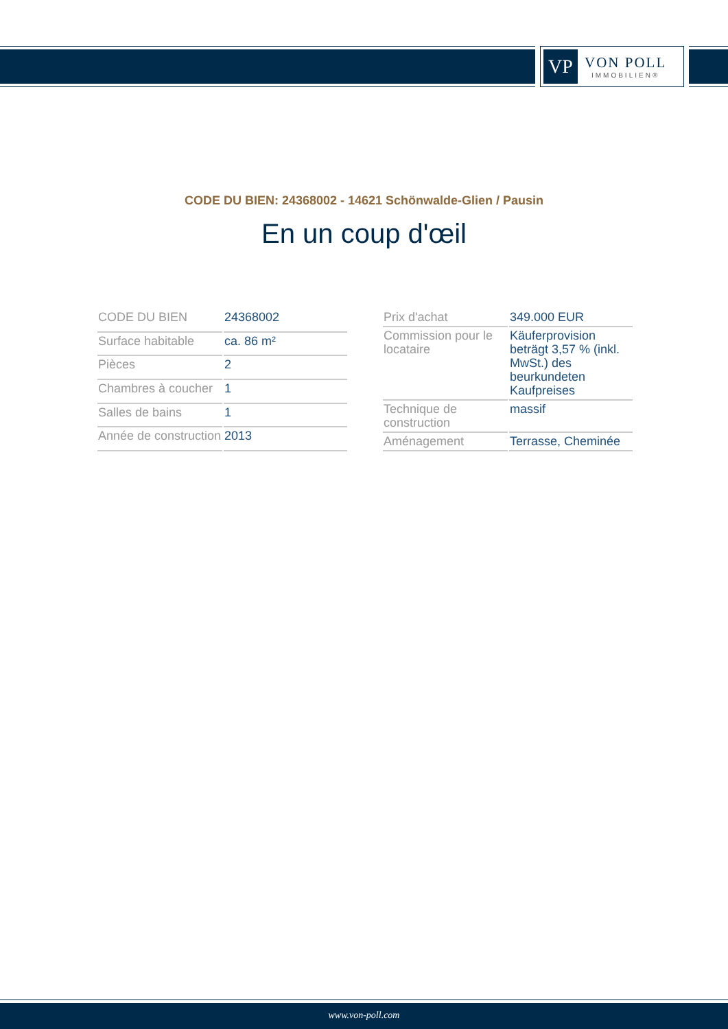VP
VON POLL
IMMOBILIEN®
CODE DU BIEN: 24368002 - 14621 Schönwalde-Glien / Pausin
En un coup d'œil
| CODE DU BIEN | 24368002 |
| Surface habitable | ca. 86 m² |
| Pièces | 2 |
| Chambres à coucher | 1 |
| Salles de bains | 1 |
| Année de construction | 2013 |
| Prix d'achat | 349.000 EUR |
| Commission pour le locataire | Käuferprovision beträgt 3,57 % (inkl. MwSt.) des beurkundeten Kaufpreises |
| Technique de construction | massif |
| Aménagement | Terrasse, Cheminée |
www.von-poll.com